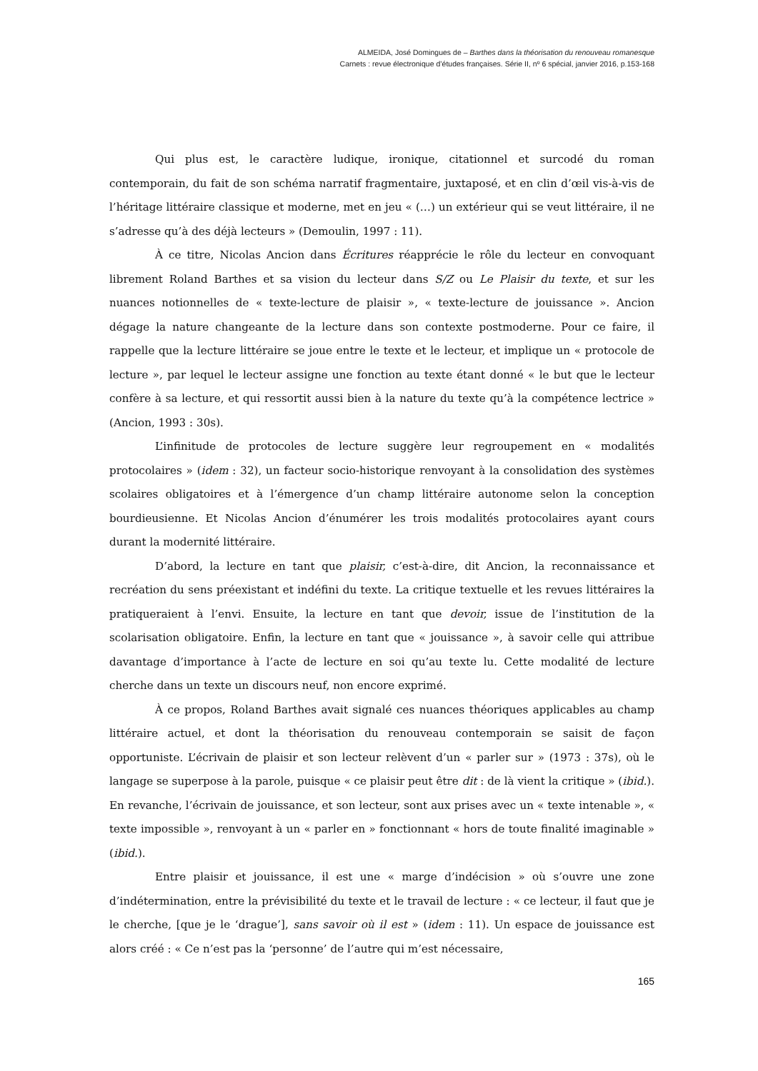ALMEIDA, José Domingues de – Barthes dans la théorisation du renouveau romanesque
Carnets : revue électronique d’études françaises. Série II, nº 6 spécial, janvier 2016, p.153-168
Qui plus est, le caractère ludique, ironique, citationnel et surcodé du roman contemporain, du fait de son schéma narratif fragmentaire, juxtaposé, et en clin d’œil vis-à-vis de l’héritage littéraire classique et moderne, met en jeu « (…) un extérieur qui se veut littéraire, il ne s’adresse qu’à des déjà lecteurs » (Demoulin, 1997 : 11).
À ce titre, Nicolas Ancion dans Écritures réapprécie le rôle du lecteur en convoquant librement Roland Barthes et sa vision du lecteur dans S/Z ou Le Plaisir du texte, et sur les nuances notionnelles de « texte-lecture de plaisir », « texte-lecture de jouissance ». Ancion dégage la nature changeante de la lecture dans son contexte postmoderne. Pour ce faire, il rappelle que la lecture littéraire se joue entre le texte et le lecteur, et implique un « protocole de lecture », par lequel le lecteur assigne une fonction au texte étant donné « le but que le lecteur confère à sa lecture, et qui ressortit aussi bien à la nature du texte qu’à la compétence lectrice » (Ancion, 1993 : 30s).
L’infinitude de protocoles de lecture suggère leur regroupement en « modalités protocolaires » (idem : 32), un facteur socio-historique renvoyant à la consolidation des systèmes scolaires obligatoires et à l’émergence d’un champ littéraire autonome selon la conception bourdieusienne. Et Nicolas Ancion d’énumérer les trois modalités protocolaires ayant cours durant la modernité littéraire.
D’abord, la lecture en tant que plaisir, c’est-à-dire, dit Ancion, la reconnaissance et recréation du sens préexistant et indéfini du texte. La critique textuelle et les revues littéraires la pratiqueraient à l’envi. Ensuite, la lecture en tant que devoir, issue de l’institution de la scolarisation obligatoire. Enfin, la lecture en tant que « jouissance », à savoir celle qui attribue davantage d’importance à l’acte de lecture en soi qu’au texte lu. Cette modalité de lecture cherche dans un texte un discours neuf, non encore exprimé.
À ce propos, Roland Barthes avait signalé ces nuances théoriques applicables au champ littéraire actuel, et dont la théorisation du renouveau contemporain se saisit de façon opportuniste. L’écrivain de plaisir et son lecteur relèvent d’un « parler sur » (1973 : 37s), où le langage se superpose à la parole, puisque « ce plaisir peut être dit : de là vient la critique » (ibid.). En revanche, l’écrivain de jouissance, et son lecteur, sont aux prises avec un « texte intenable », « texte impossible », renvoyant à un « parler en » fonctionnant « hors de toute finalité imaginable » (ibid.).
Entre plaisir et jouissance, il est une « marge d’indécision » où s’ouvre une zone d’indétermination, entre la prévisibilité du texte et le travail de lecture : « ce lecteur, il faut que je le cherche, [que je le ‘drague’], sans savoir où il est » (idem : 11). Un espace de jouissance est alors créé : « Ce n’est pas la ‘personne’ de l’autre qui m’est nécessaire,
165